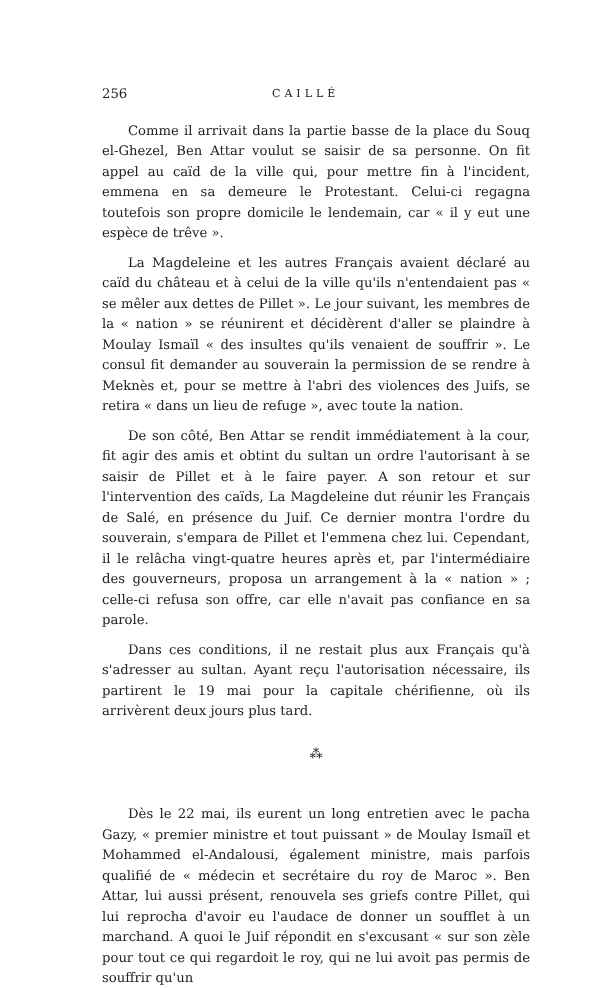256 CAILLÉ
Comme il arrivait dans la partie basse de la place du Souq el-Ghezel, Ben Attar voulut se saisir de sa personne. On fit appel au caïd de la ville qui, pour mettre fin à l'incident, emmena en sa demeure le Protestant. Celui-ci regagna toutefois son propre domicile le lendemain, car « il y eut une espèce de trêve ».
La Magdeleine et les autres Français avaient déclaré au caïd du château et à celui de la ville qu'ils n'entendaient pas « se mêler aux dettes de Pillet ». Le jour suivant, les membres de la « nation » se réunirent et décidèrent d'aller se plaindre à Moulay Ismaïl « des insultes qu'ils venaient de souffrir ». Le consul fit demander au souverain la permission de se rendre à Meknès et, pour se mettre à l'abri des violences des Juifs, se retira « dans un lieu de refuge », avec toute la nation.
De son côté, Ben Attar se rendit immédiatement à la cour, fit agir des amis et obtint du sultan un ordre l'autorisant à se saisir de Pillet et à le faire payer. A son retour et sur l'intervention des caïds, La Magdeleine dut réunir les Français de Salé, en présence du Juif. Ce dernier montra l'ordre du souverain, s'empara de Pillet et l'emmena chez lui. Cependant, il le relâcha vingt-quatre heures après et, par l'intermédiaire des gouverneurs, proposa un arrangement à la « nation » ; celle-ci refusa son offre, car elle n'avait pas confiance en sa parole.
Dans ces conditions, il ne restait plus aux Français qu'à s'adresser au sultan. Ayant reçu l'autorisation nécessaire, ils partirent le 19 mai pour la capitale chérifienne, où ils arrivèrent deux jours plus tard.
⁂
Dès le 22 mai, ils eurent un long entretien avec le pacha Gazy, « premier ministre et tout puissant » de Moulay Ismaïl et Mohammed el-Andalousi, également ministre, mais parfois qualifié de « médecin et secrétaire du roy de Maroc ». Ben Attar, lui aussi présent, renouvela ses griefs contre Pillet, qui lui reprocha d'avoir eu l'audace de donner un soufflet à un marchand. A quoi le Juif répondit en s'excusant « sur son zèle pour tout ce qui regardoit le roy, qui ne lui avoit pas permis de souffrir qu'un